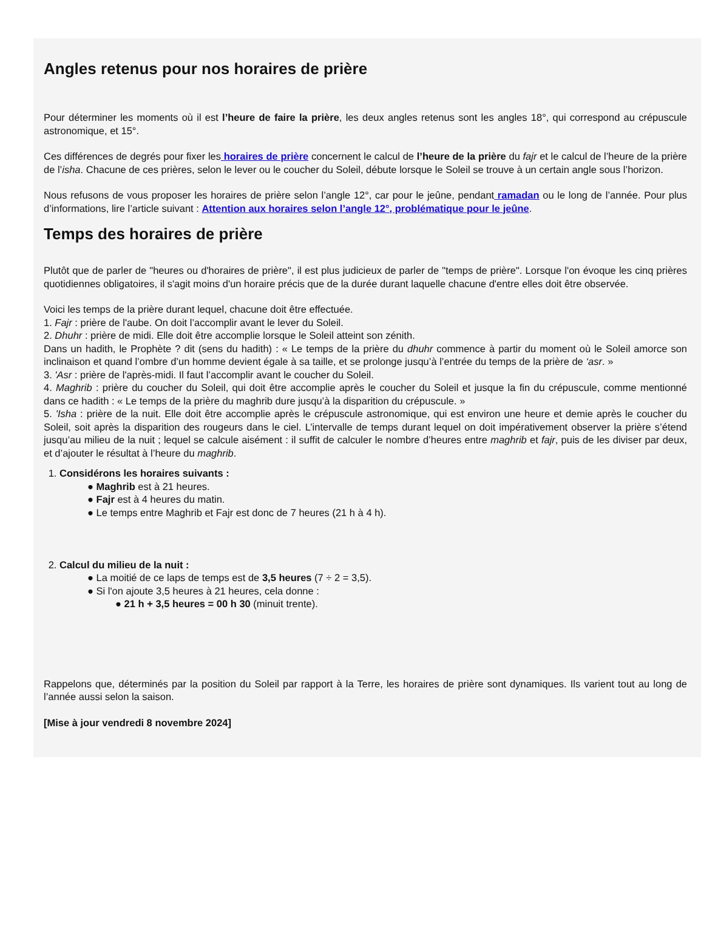Angles retenus pour nos horaires de prière
Pour déterminer les moments où il est l’heure de faire la prière, les deux angles retenus sont les angles 18°, qui correspond au crépuscule astronomique, et 15°.
Ces différences de degrés pour fixer les horaires de prière concernent le calcul de l’heure de la prière du fajr et le calcul de l’heure de la prière de l’isha. Chacune de ces prières, selon le lever ou le coucher du Soleil, débute lorsque le Soleil se trouve à un certain angle sous l’horizon.
Nous refusons de vous proposer les horaires de prière selon l’angle 12°, car pour le jeûne, pendant ramadan ou le long de l’année. Pour plus d’informations, lire l’article suivant : Attention aux horaires selon l’angle 12°, problématique pour le jeûne.
Temps des horaires de prière
Plutôt que de parler de "heures ou d'horaires de prière", il est plus judicieux de parler de "temps de prière". Lorsque l'on évoque les cinq prières quotidiennes obligatoires, il s'agit moins d'un horaire précis que de la durée durant laquelle chacune d'entre elles doit être observée.
Voici les temps de la prière durant lequel, chacune doit être effectuée.
1. Fajr : prière de l'aube. On doit l’accomplir avant le lever du Soleil.
2. Dhuhr : prière de midi. Elle doit être accomplie lorsque le Soleil atteint son zénith.
Dans un hadith, le Prophète ? dit (sens du hadith) : « Le temps de la prière du dhuhr commence à partir du moment où le Soleil amorce son inclinaison et quand l’ombre d’un homme devient égale à sa taille, et se prolonge jusqu’à l’entrée du temps de la prière de ‘asr. »
3. 'Asr : prière de l'après-midi. Il faut l’accomplir avant le coucher du Soleil.
4. Maghrib : prière du coucher du Soleil, qui doit être accomplie après le coucher du Soleil et jusque la fin du crépuscule, comme mentionné dans ce hadith : « Le temps de la prière du maghrib dure jusqu’à la disparition du crépuscule. »
5. 'Isha : prière de la nuit. Elle doit être accomplie après le crépuscule astronomique, qui est environ une heure et demie après le coucher du Soleil, soit après la disparition des rougeurs dans le ciel. L’intervalle de temps durant lequel on doit impérativement observer la prière s’étend jusqu’au milieu de la nuit ; lequel se calcule aisément : il suffit de calculer le nombre d’heures entre maghrib et fajr, puis de les diviser par deux, et d’ajouter le résultat à l’heure du maghrib.
1. Considérons les horaires suivants :
● Maghrib est à 21 heures.
● Fajr est à 4 heures du matin.
● Le temps entre Maghrib et Fajr est donc de 7 heures (21 h à 4 h).
2. Calcul du milieu de la nuit :
● La moitié de ce laps de temps est de 3,5 heures (7 ÷ 2 = 3,5).
● Si l'on ajoute 3,5 heures à 21 heures, cela donne :
● 21 h + 3,5 heures = 00 h 30 (minuit trente).
Rappelons que, déterminés par la position du Soleil par rapport à la Terre, les horaires de prière sont dynamiques. Ils varient tout au long de l’année aussi selon la saison.
[Mise à jour vendredi 8 novembre 2024]